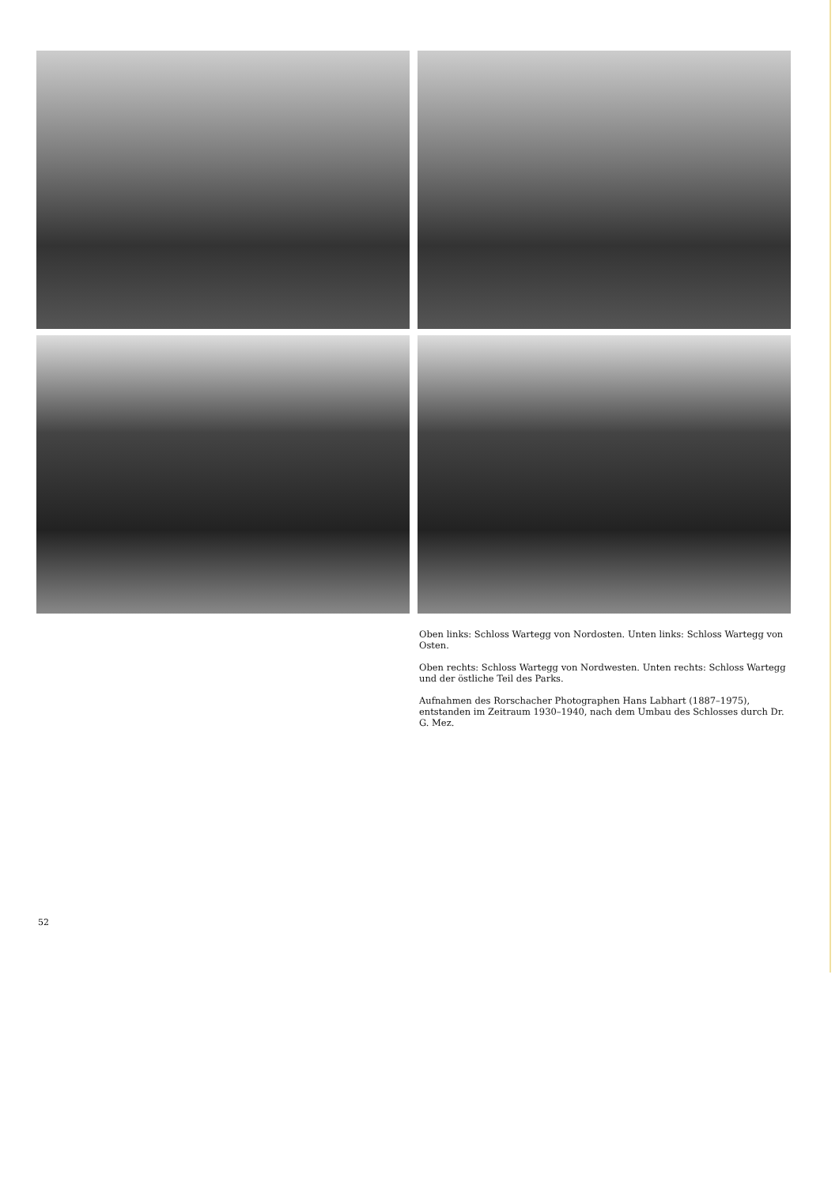Oben links: Schloss Wartegg von Nordosten. Unten links: Schloss Wartegg von Osten.
Oben rechts: Schloss Wartegg von Nordwesten. Unten rechts: Schloss Wartegg und der östliche Teil des Parks.
Aufnahmen des Rorschacher Photographen Hans Labhart (1887–1975),
entstanden im Zeitraum 1930–1940, nach dem Umbau des Schlosses durch Dr. G. Mez.
52